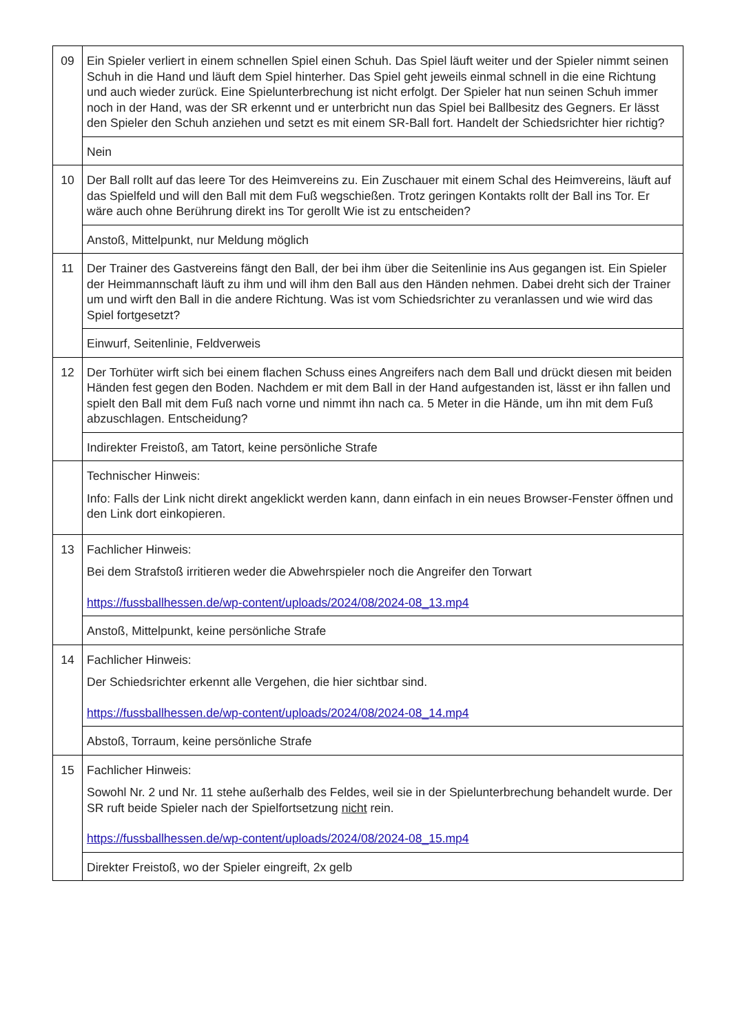| 09 | Ein Spieler verliert in einem schnellen Spiel einen Schuh. Das Spiel läuft weiter und der Spieler nimmt seinen Schuh in die Hand und läuft dem Spiel hinterher. Das Spiel geht jeweils einmal schnell in die eine Richtung und auch wieder zurück. Eine Spielunterbrechung ist nicht erfolgt. Der Spieler hat nun seinen Schuh immer noch in der Hand, was der SR erkennt und er unterbricht nun das Spiel bei Ballbesitz des Gegners. Er lässt den Spieler den Schuh anziehen und setzt es mit einem SR-Ball fort. Handelt der Schiedsrichter hier richtig? |
| | Nein |
| 10 | Der Ball rollt auf das leere Tor des Heimvereins zu. Ein Zuschauer mit einem Schal des Heimvereins, läuft auf das Spielfeld und will den Ball mit dem Fuß wegschießen. Trotz geringen Kontakts rollt der Ball ins Tor. Er wäre auch ohne Berührung direkt ins Tor gerollt Wie ist zu entscheiden? |
| | Anstoß, Mittelpunkt, nur Meldung möglich |
| 11 | Der Trainer des Gastvereins fängt den Ball, der bei ihm über die Seitenlinie ins Aus gegangen ist. Ein Spieler der Heimmannschaft läuft zu ihm und will ihm den Ball aus den Händen nehmen. Dabei dreht sich der Trainer um und wirft den Ball in die andere Richtung. Was ist vom Schiedsrichter zu veranlassen und wie wird das Spiel fortgesetzt? |
| | Einwurf, Seitenlinie, Feldverweis |
| 12 | Der Torhüter wirft sich bei einem flachen Schuss eines Angreifers nach dem Ball und drückt diesen mit beiden Händen fest gegen den Boden. Nachdem er mit dem Ball in der Hand aufgestanden ist, lässt er ihn fallen und spielt den Ball mit dem Fuß nach vorne und nimmt ihn nach ca. 5 Meter in die Hände, um ihn mit dem Fuß abzuschlagen. Entscheidung? |
| | Indirekter Freistoß, am Tatort, keine persönliche Strafe |
| | Technischer Hinweis: Info: Falls der Link nicht direkt angeklickt werden kann, dann einfach in ein neues Browser-Fenster öffnen und den Link dort einkopieren. |
| 13 | Fachlicher Hinweis: Bei dem Strafstoß irritieren weder die Abwehrspieler noch die Angreifer den Torwart https://fussballhessen.de/wp-content/uploads/2024/08/2024-08_13.mp4 |
| | Anstoß, Mittelpunkt, keine persönliche Strafe |
| 14 | Fachlicher Hinweis: Der Schiedsrichter erkennt alle Vergehen, die hier sichtbar sind. https://fussballhessen.de/wp-content/uploads/2024/08/2024-08_14.mp4 |
| | Abstoß, Torraum, keine persönliche Strafe |
| 15 | Fachlicher Hinweis: Sowohl Nr. 2 und Nr. 11 stehe außerhalb des Feldes, weil sie in der Spielunterbrechung behandelt wurde. Der SR ruft beide Spieler nach der Spielfortsetzung nicht rein. https://fussballhessen.de/wp-content/uploads/2024/08/2024-08_15.mp4 |
| | Direkter Freistoß, wo der Spieler eingreift, 2x gelb |